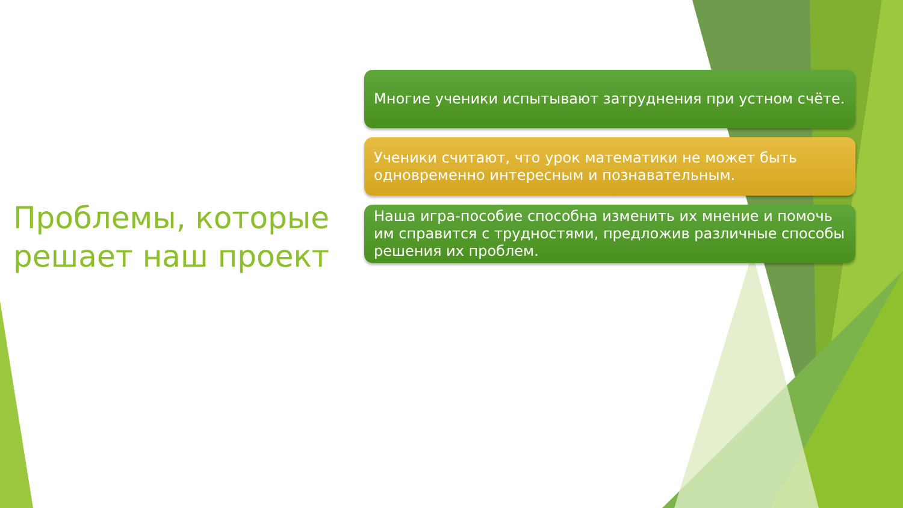Проблемы, которые решает наш проект
Многие ученики испытывают затруднения при устном счёте.
Ученики считают, что урок математики не может быть одновременно интересным и познавательным.
Наша игра-пособие способна изменить их мнение и помочь им справится с трудностями, предложив различные способы решения их проблем.